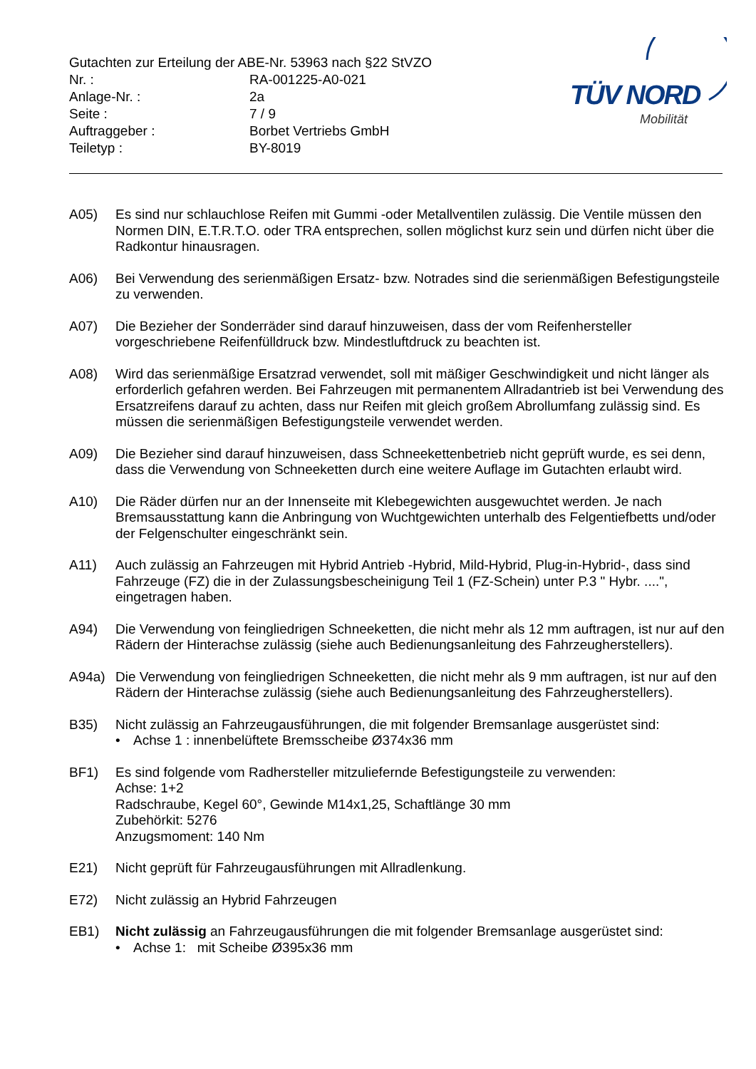Gutachten zur Erteilung der ABE-Nr. 53963 nach §22 StVZO
Nr. : RA-001225-A0-021
Anlage-Nr. : 2a
Seite : 7 / 9
Auftraggeber : Borbet Vertriebs GmbH
Teiletyp : BY-8019
TÜV NORD
Mobilität
A05) Es sind nur schlauchlose Reifen mit Gummi -oder Metallventilen zulässig. Die Ventile müssen den Normen DIN, E.T.R.T.O. oder TRA entsprechen, sollen möglichst kurz sein und dürfen nicht über die Radkontur hinausragen.
A06) Bei Verwendung des serienmäßigen Ersatz- bzw. Notrades sind die serienmäßigen Befestigungsteile zu verwenden.
A07) Die Bezieher der Sonderräder sind darauf hinzuweisen, dass der vom Reifenhersteller vorgeschriebene Reifenfülldruck bzw. Mindestluftdruck zu beachten ist.
A08) Wird das serienmäßige Ersatzrad verwendet, soll mit mäßiger Geschwindigkeit und nicht länger als erforderlich gefahren werden. Bei Fahrzeugen mit permanentem Allradantrieb ist bei Verwendung des Ersatzreifens darauf zu achten, dass nur Reifen mit gleich großem Abrollumfang zulässig sind. Es müssen die serienmäßigen Befestigungsteile verwendet werden.
A09) Die Bezieher sind darauf hinzuweisen, dass Schneekettenbetrieb nicht geprüft wurde, es sei denn, dass die Verwendung von Schneeketten durch eine weitere Auflage im Gutachten erlaubt wird.
A10) Die Räder dürfen nur an der Innenseite mit Klebegewichten ausgewuchtet werden. Je nach Bremsausstattung kann die Anbringung von Wuchtgewichten unterhalb des Felgentiefbetts und/oder der Felgenschulter eingeschränkt sein.
A11) Auch zulässig an Fahrzeugen mit Hybrid Antrieb -Hybrid, Mild-Hybrid, Plug-in-Hybrid-, dass sind Fahrzeuge (FZ) die in der Zulassungsbescheinigung Teil 1 (FZ-Schein) unter P.3 " Hybr. ....", eingetragen haben.
A94) Die Verwendung von feingliedrigen Schneeketten, die nicht mehr als 12 mm auftragen, ist nur auf den Rädern der Hinterachse zulässig (siehe auch Bedienungsanleitung des Fahrzeugherstellers).
A94a) Die Verwendung von feingliedrigen Schneeketten, die nicht mehr als 9 mm auftragen, ist nur auf den Rädern der Hinterachse zulässig (siehe auch Bedienungsanleitung des Fahrzeugherstellers).
B35) Nicht zulässig an Fahrzeugausführungen, die mit folgender Bremsanlage ausgerüstet sind:
• Achse 1 : innenbelüftete Bremsscheibe Ø374x36 mm
BF1) Es sind folgende vom Radhersteller mitzuliefernde Befestigungsteile zu verwenden:
Achse: 1+2
Radschraube, Kegel 60°, Gewinde M14x1,25, Schaftlänge 30 mm
Zubehörkit: 5276
Anzugsmoment: 140 Nm
E21) Nicht geprüft für Fahrzeugausführungen mit Allradlenkung.
E72) Nicht zulässig an Hybrid Fahrzeugen
EB1) Nicht zulässig an Fahrzeugausführungen die mit folgender Bremsanlage ausgerüstet sind:
• Achse 1: mit Scheibe Ø395x36 mm